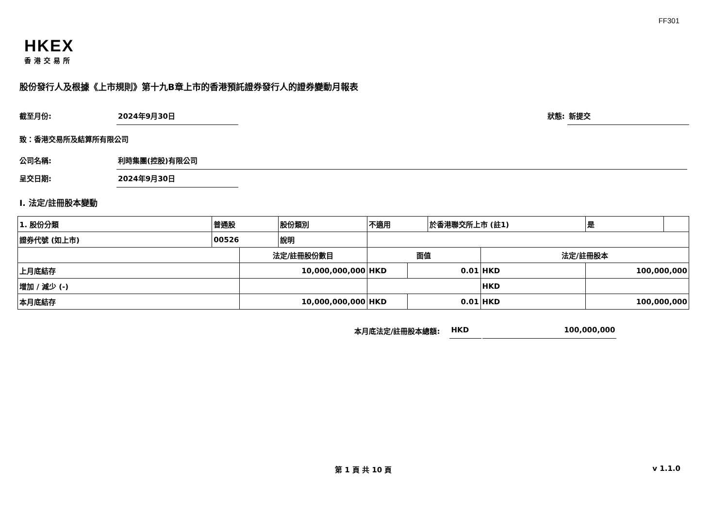FF301
HKEX
香港交易所
股份發行人及根據《上市規則》第十九B章上市的香港預託證券發行人的證券變動月報表
截至月份: 2024年9月30日 狀態: 新提交
致：香港交易所及結算所有限公司
公司名稱: 利時集團(控股)有限公司
呈交日期: 2024年9月30日
I. 法定/註冊股本變動
| 1. 股份分類 | 普通股 | | 股份類別 | 不適用 | | | 於香港聯交所上市 (註1) | | 是 | |
| 證券代號 (如上市) | 00526 | | 說明 | | | | | | | |
| | | 法定/註冊股份數目 | | | 面值 | | | 法定/註冊股本 | | |
| 上月底結存 | | 10,000,000,000 | | | HKD | 0.01 | | HKD | 100,000,000 | |
| 增加 / 減少 (-) | | | | | | | | HKD | | |
| 本月底結存 | | 10,000,000,000 | | | HKD | 0.01 | | HKD | 100,000,000 | |
本月底法定/註冊股本總額: HKD 100,000,000
第 1 頁 共 10 頁 v 1.1.0